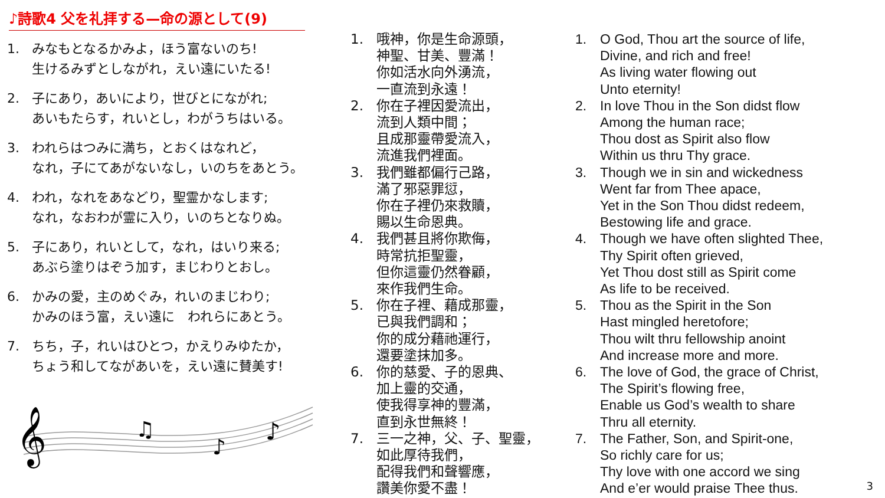♪詩歌4 父を礼拝する—命の源として(9)
1. みなもとなるかみよ，ほう富ないのち!
生けるみずとしながれ，えい遠にいたる!
2. 子にあり，あいにより，世びとにながれ;
あいもたらす，れいとし，わがうちはいる。
3. われらはつみに満ち，とおくはなれど，
なれ，子にてあがないなし，いのちをあとう。
4. われ，なれをあなどり，聖霊かなします;
なれ，なおわが霊に入り，いのちとなりぬ。
5. 子にあり，れいとして，なれ，はいり来る;
あぶら塗りはぞう加す，まじわりとおし。
6. かみの愛，主のめぐみ，れいのまじわり;
かみのほう富，えい遠に　われらにあとう。
7. ちち，子，れいはひとつ，かえりみゆたか，
ちょう和してながあいを，えい遠に賛美す!
𝄞
♫
♪
♪
1. 哦神，你是生命源頭，
神聖、甘美、豐滿！
你如活水向外湧流，
一直流到永遠！
2. 你在子裡因愛流出，
流到人類中間；
且成那靈帶愛流入，
流進我們裡面。
3. 我們雖都偏行己路，
滿了邪惡罪愆，
你在子裡仍來救贖，
賜以生命恩典。
4. 我們甚且將你欺侮，
時常抗拒聖靈，
但你這靈仍然眷顧，
來作我們生命。
5. 你在子裡、藉成那靈，
已與我們調和；
你的成分藉祂運行，
還要塗抹加多。
6. 你的慈愛、子的恩典、
加上靈的交通，
使我得享神的豐滿，
直到永世無終！
7. 三一之神，父、子、聖靈，
如此厚待我們，
配得我們和聲響應，
讚美你愛不盡！
1. O God, Thou art the source of life,
Divine, and rich and free!
As living water flowing out
Unto eternity!
2. In love Thou in the Son didst flow
Among the human race;
Thou dost as Spirit also flow
Within us thru Thy grace.
3. Though we in sin and wickedness
Went far from Thee apace,
Yet in the Son Thou didst redeem,
Bestowing life and grace.
4. Though we have often slighted Thee,
Thy Spirit often grieved,
Yet Thou dost still as Spirit come
As life to be received.
5. Thou as the Spirit in the Son
Hast mingled heretofore;
Thou wilt thru fellowship anoint
And increase more and more.
6. The love of God, the grace of Christ,
The Spirit’s flowing free,
Enable us God’s wealth to share
Thru all eternity.
7. The Father, Son, and Spirit-one,
So richly care for us;
Thy love with one accord we sing
And e’er would praise Thee thus.
3